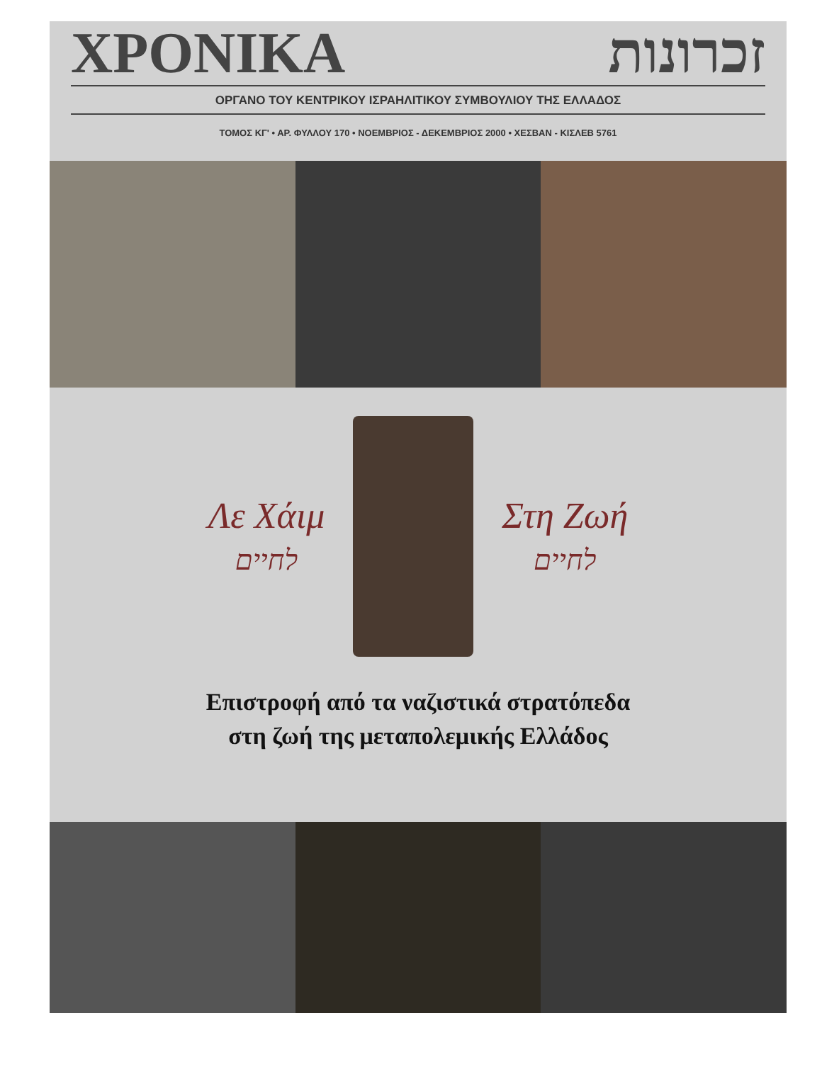ΧΡΟΝΙΚΑ זכרונות
ΟΡΓΑΝΟ ΤΟΥ ΚΕΝΤΡΙΚΟΥ ΙΣΡΑΗΛΙΤΙΚΟΥ ΣΥΜΒΟΥΛΙΟΥ ΤΗΣ ΕΛΛΑΔΟΣ
ΤΟΜΟΣ ΚΓ' • ΑΡ. ΦΥΛΛΟΥ 170 • ΝΟΕΜΒΡΙΟΣ - ΔΕΚΕΜΒΡΙΟΣ 2000 • ΧΕΣΒΑΝ - ΚΙΣΛΕΒ 5761
Λε Χάιμ
לחיים
Στη Ζωή
לחיים
Επιστροφή από τα ναζιστικά στρατόπεδα
στη ζωή της μεταπολεμικής Ελλάδος